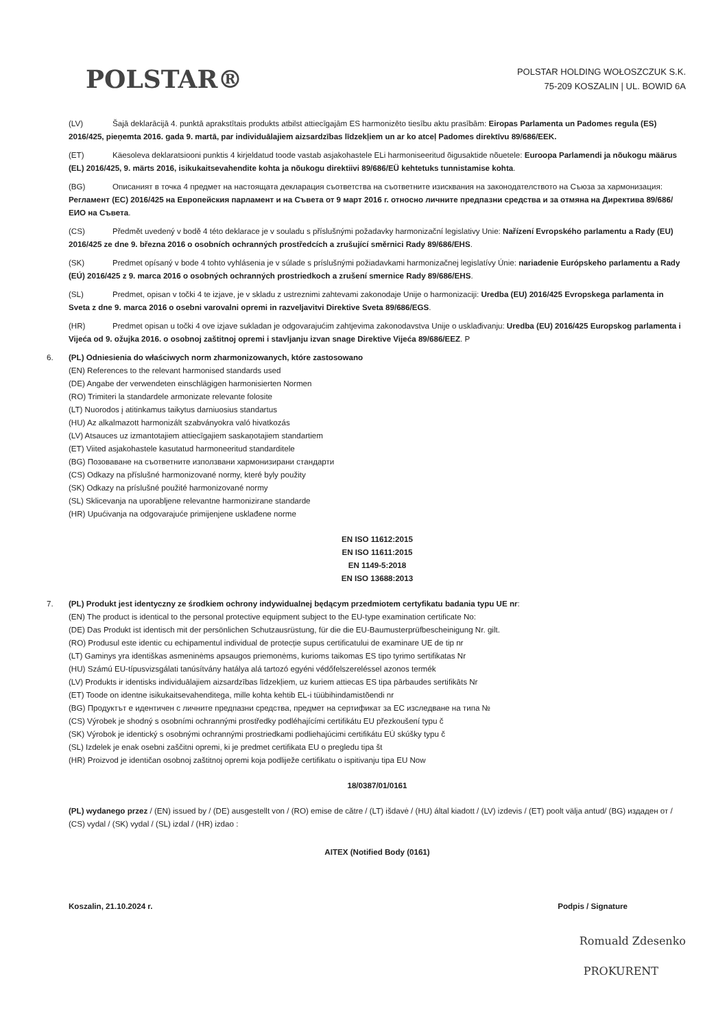POLSTAR®
POLSTAR HOLDING WOŁOSZCZUK S.K.
75-209 KOSZALIN | UL. BOWID 6A
(LV) Šajā deklarācijā 4. punktā aprakstītais produkts atbilst attiecīgajām ES harmonizēto tiesību aktu prasībām: Eiropas Parlamenta un Padomes regula (ES) 2016/425, pieņemta 2016. gada 9. martā, par individuālajiem aizsardzības līdzekļiem un ar ko atceļ Padomes direktīvu 89/686/EEK.
(ET) Käesoleva deklaratsiooni punktis 4 kirjeldatud toode vastab asjakohastele ELi harmoniseeritud õigusaktide nõuetele: Euroopa Parlamendi ja nõukogu määrus (EL) 2016/425, 9. märts 2016, isikukaitsevahendite kohta ja nõukogu direktiivi 89/686/EÜ kehtetuks tunnistamise kohta.
(BG) Описаният в точка 4 предмет на настоящата декларация съответства на съответните изисквания на законодателството на Съюза за хармонизация: Регламент (ЕС) 2016/425 на Европейския парламент и на Съвета от 9 март 2016 г. относно личните предпазни средства и за отмяна на Директива 89/686/ЕИО на Съвета.
(CS) Předmět uvedený v bodě 4 této deklarace je v souladu s příslušnými požadavky harmonizační legislativy Unie: Nařízení Evropského parlamentu a Rady (EU) 2016/425 ze dne 9. března 2016 o osobních ochranných prostředcích a zrušující směrnici Rady 89/686/EHS.
(SK) Predmet opísaný v bode 4 tohto vyhlásenia je v súlade s príslušnými požiadavkami harmonizačnej legislatívy Únie: nariadenie Európskeho parlamentu a Rady (EÚ) 2016/425 z 9. marca 2016 o osobných ochranných prostriedkoch a zrušení smernice Rady 89/686/EHS.
(SL) Predmet, opisan v točki 4 te izjave, je v skladu z ustreznimi zahtevami zakonodaje Unije o harmonizaciji: Uredba (EU) 2016/425 Evropskega parlamenta in Sveta z dne 9. marca 2016 o osebni varovalni opremi in razveljavitvi Direktive Sveta 89/686/EGS.
(HR) Predmet opisan u točki 4 ove izjave sukladan je odgovarajućim zahtjevima zakonodavstva Unije o usklađivanju: Uredba (EU) 2016/425 Europskog parlamenta i Vijeća od 9. ožujka 2016. o osobnoj zaštitnoj opremi i stavljanju izvan snage Direktive Vijeća 89/686/EEZ. P
6. (PL) Odniesienia do właściwych norm zharmonizowanych, które zastosowano
(EN) References to the relevant harmonised standards used
(DE) Angabe der verwendeten einschlägigen harmonisierten Normen
(RO) Trimiteri la standardele armonizate relevante folosite
(LT) Nuorodos į atitinkamus taikytus darniuosius standartus
(HU) Az alkalmazott harmonizált szabványokra való hivatkozás
(LV) Atsauces uz izmantotajiem attiecīgajiem saskaņotajiem standartiem
(ET) Viited asjakohastele kasutatud harmoneeritud standarditele
(BG) Позоваване на съответните използвани хармонизирани стандарти
(CS) Odkazy na příslušné harmonizované normy, které byly použity
(SK) Odkazy na príslušné použité harmonizované normy
(SL) Sklicevanja na uporabljene relevantne harmonizirane standarde
(HR) Upućivanja na odgovarajuće primijenjene usklađene norme
EN ISO 11612:2015
EN ISO 11611:2015
EN 1149-5:2018
EN ISO 13688:2013
7. (PL) Produkt jest identyczny ze środkiem ochrony indywidualnej będącym przedmiotem certyfikatu badania typu UE nr:
(EN) The product is identical to the personal protective equipment subject to the EU-type examination certificate No:
(DE) Das Produkt ist identisch mit der persönlichen Schutzausrüstung, für die die EU-Baumusterprüfbescheinigung Nr. gilt.
(RO) Produsul este identic cu echipamentul individual de protecție supus certificatului de examinare UE de tip nr
(LT) Gaminys yra identiškas asmeninėms apsaugos priemonėms, kurioms taikomas ES tipo tyrimo sertifikatas Nr
(HU) Számú EU-típusvizsgálati tanúsítvány hatálya alá tartozó egyéni védőfelszereléssel azonos termék
(LV) Produkts ir identisks individuālajiem aizsardzības līdzekļiem, uz kuriem attiecas ES tipa pārbaudes sertifikāts Nr
(ET) Toode on identne isikukaitsevahenditega, mille kohta kehtib EL-i tüübihindamistõendi nr
(BG) Продуктът е идентичен с личните предпазни средства, предмет на сертификат за ЕС изследване на типа №
(CS) Výrobek je shodný s osobními ochrannými prostředky podléhajícími certifikátu EU přezkoušení typu č
(SK) Výrobok je identický s osobnými ochrannými prostriedkami podliehajúcimi certifikátu EÚ skúšky typu č
(SL) Izdelek je enak osebni zaščitni opremi, ki je predmet certifikata EU o pregledu tipa št
(HR) Proizvod je identičan osobnoj zaštitnoj opremi koja podliježe certifikatu o ispitivanju tipa EU Now
18/0387/01/0161
(PL) wydanego przez / (EN) issued by / (DE) ausgestellt von / (RO) emise de către / (LT) išdavė / (HU) által kiadott / (LV) izdevis / (ET) poolt välja antud/ (BG) издаден от / (CS) vydal / (SK) vydal / (SL) izdal / (HR) izdao :
AITEX (Notified Body (0161)
Koszalin, 21.10.2024 r. Podpis / Signature
Romuald Zdesenko
PROKURENT